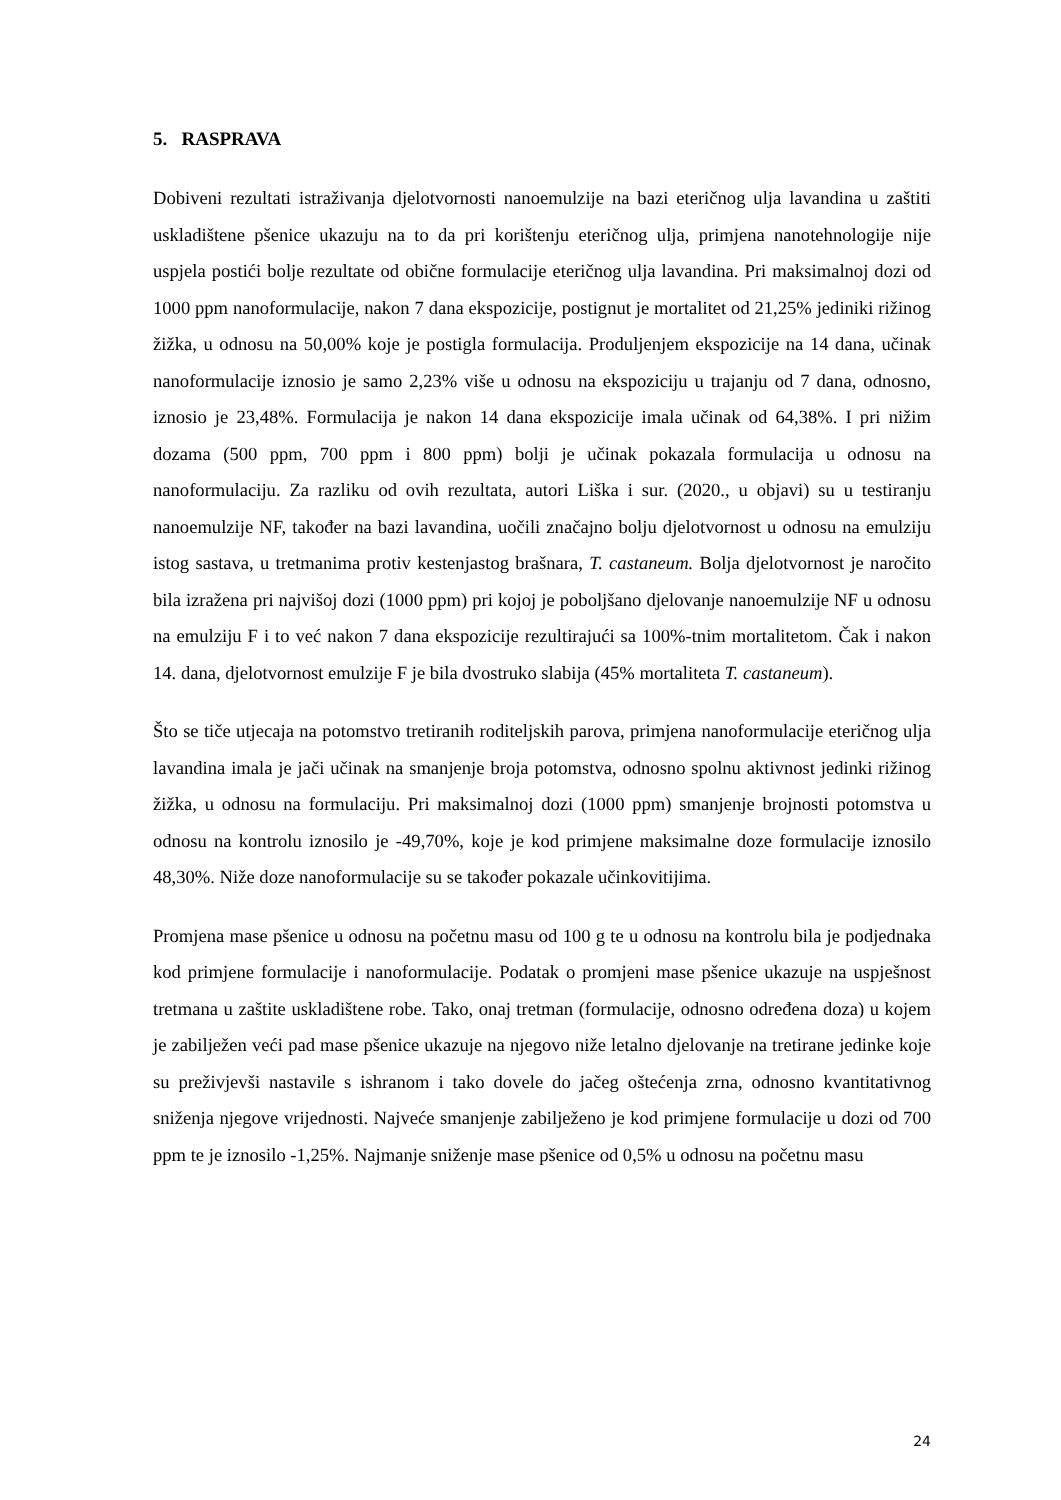5. RASPRAVA
Dobiveni rezultati istraživanja djelotvornosti nanoemulzije na bazi eteričnog ulja lavandina u zaštiti uskladištene pšenice ukazuju na to da pri korištenju eteričnog ulja, primjena nanotehnologije nije uspjela postići bolje rezultate od obične formulacije eteričnog ulja lavandina. Pri maksimalnoj dozi od 1000 ppm nanoformulacije, nakon 7 dana ekspozicije, postignut je mortalitet od 21,25% jediniki rižinog žižka, u odnosu na 50,00% koje je postigla formulacija. Produljenjem ekspozicije na 14 dana, učinak nanoformulacije iznosio je samo 2,23% više u odnosu na ekspoziciju u trajanju od 7 dana, odnosno, iznosio je 23,48%. Formulacija je nakon 14 dana ekspozicije imala učinak od 64,38%. I pri nižim dozama (500 ppm, 700 ppm i 800 ppm) bolji je učinak pokazala formulacija u odnosu na nanoformulaciju. Za razliku od ovih rezultata, autori Liška i sur. (2020., u objavi) su u testiranju nanoemulzije NF, također na bazi lavandina, uočili značajno bolju djelotvornost u odnosu na emulziju istog sastava, u tretmanima protiv kestenjastog brašnara, T. castaneum. Bolja djelotvornost je naročito bila izražena pri najvišoj dozi (1000 ppm) pri kojoj je poboljšano djelovanje nanoemulzije NF u odnosu na emulziju F i to već nakon 7 dana ekspozicije rezultirajući sa 100%-tnim mortalitetom. Čak i nakon 14. dana, djelotvornost emulzije F je bila dvostruko slabija (45% mortaliteta T. castaneum).
Što se tiče utjecaja na potomstvo tretiranih roditeljskih parova, primjena nanoformulacije eteričnog ulja lavandina imala je jači učinak na smanjenje broja potomstva, odnosno spolnu aktivnost jedinki rižinog žižka, u odnosu na formulaciju. Pri maksimalnoj dozi (1000 ppm) smanjenje brojnosti potomstva u odnosu na kontrolu iznosilo je -49,70%, koje je kod primjene maksimalne doze formulacije iznosilo 48,30%. Niže doze nanoformulacije su se također pokazale učinkovitijima.
Promjena mase pšenice u odnosu na početnu masu od 100 g te u odnosu na kontrolu bila je podjednaka kod primjene formulacije i nanoformulacije. Podatak o promjeni mase pšenice ukazuje na uspješnost tretmana u zaštite uskladištene robe. Tako, onaj tretman (formulacije, odnosno određena doza) u kojem je zabilježen veći pad mase pšenice ukazuje na njegovo niže letalno djelovanje na tretirane jedinke koje su preživjevši nastavile s ishranom i tako dovele do jačeg oštećenja zrna, odnosno kvantitativnog sniženja njegove vrijednosti. Najveće smanjenje zabilježeno je kod primjene formulacije u dozi od 700 ppm te je iznosilo -1,25%. Najmanje sniženje mase pšenice od 0,5% u odnosu na početnu masu
24